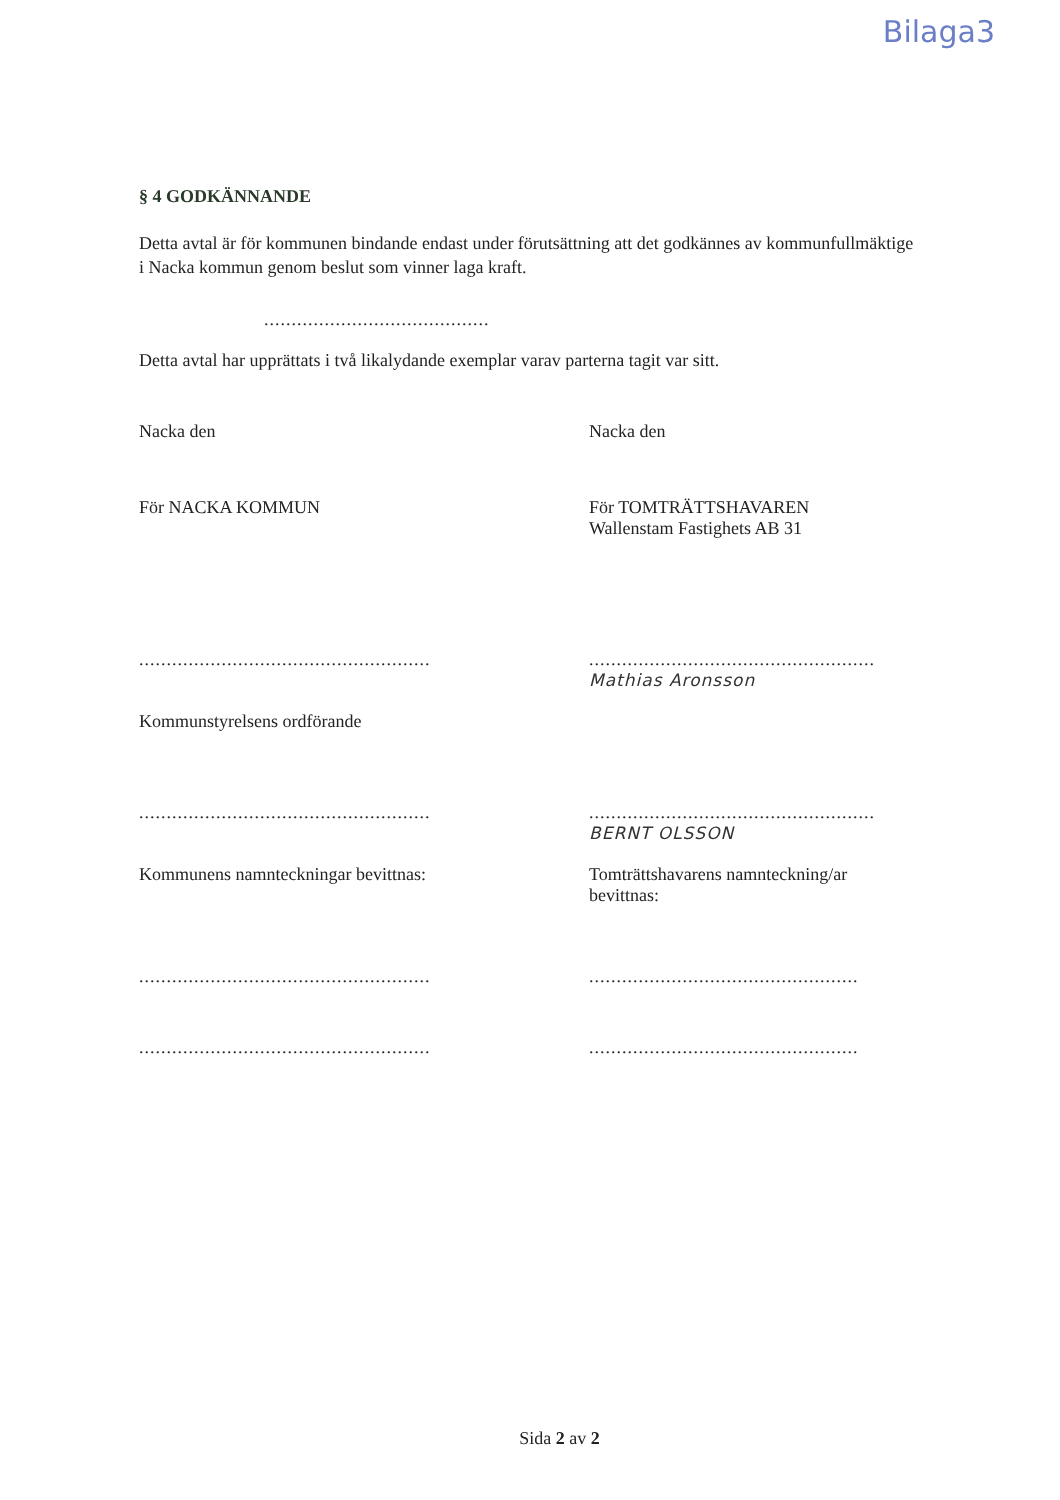Bilaga3
§ 4 GODKÄNNANDE
Detta avtal är för kommunen bindande endast under förutsättning att det godkännes av kommunfullmäktige i Nacka kommun genom beslut som vinner laga kraft.
.........................................
Detta avtal har upprättats i två likalydande exemplar varav parterna tagit var sitt.
Nacka den Nacka den
För NACKA KOMMUN För TOMTRÄTTSHAVAREN
Wallenstam Fastighets AB 31
.....................................................
....................................................
Mathias Aronsson
Kommunstyrelsens ordförande
.....................................................
....................................................
BERNT OLSSON
Kommunens namnteckningar bevittnas: Tomträttshavarens namnteckning/ar bevittnas:
.....................................................
.................................................
.....................................................
.................................................
Sida 2 av 2